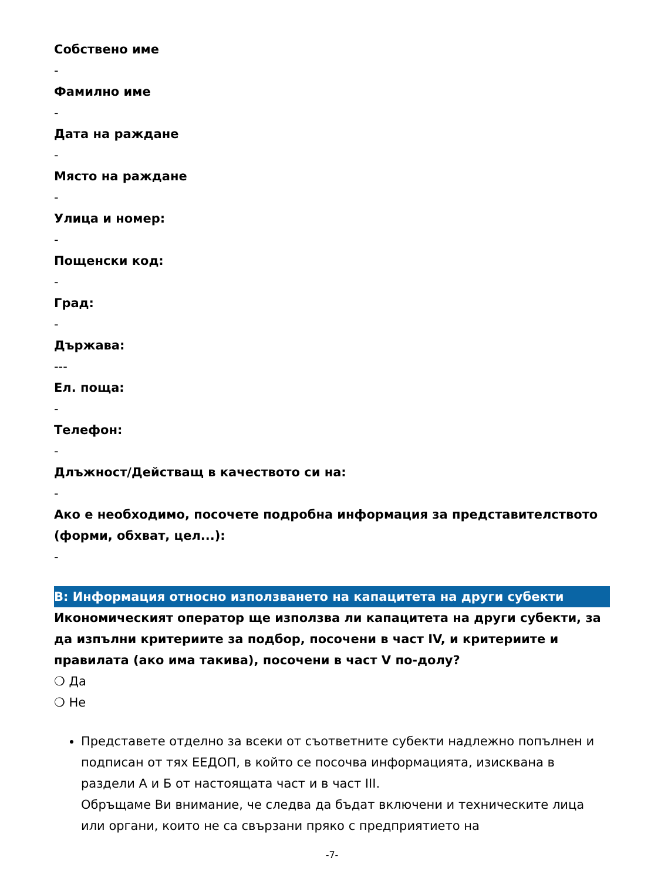Собствено име
-
Фамилно име
-
Дата на раждане
-
Място на раждане
-
Улица и номер:
-
Пощенски код:
-
Град:
-
Държава:
---
Ел. поща:
-
Телефон:
-
Длъжност/Действащ в качеството си на:
-
Ако е необходимо, посочете подробна информация за представителството (форми, обхват, цел...):
-
В: Информация относно използването на капацитета на други субекти
Икономическият оператор ще използва ли капацитета на други субекти, за да изпълни критериите за подбор, посочени в част IV, и критериите и правилата (ако има такива), посочени в част V по-долу?
❍ Да
❍ Не
Представете отделно за всеки от съответните субекти надлежно попълнен и подписан от тях ЕЕДОП, в който се посочва информацията, изисквана в раздели А и Б от настоящата част и в част III.
Обръщаме Ви внимание, че следва да бъдат включени и техническите лица или органи, които не са свързани пряко с предприятието на
-7-